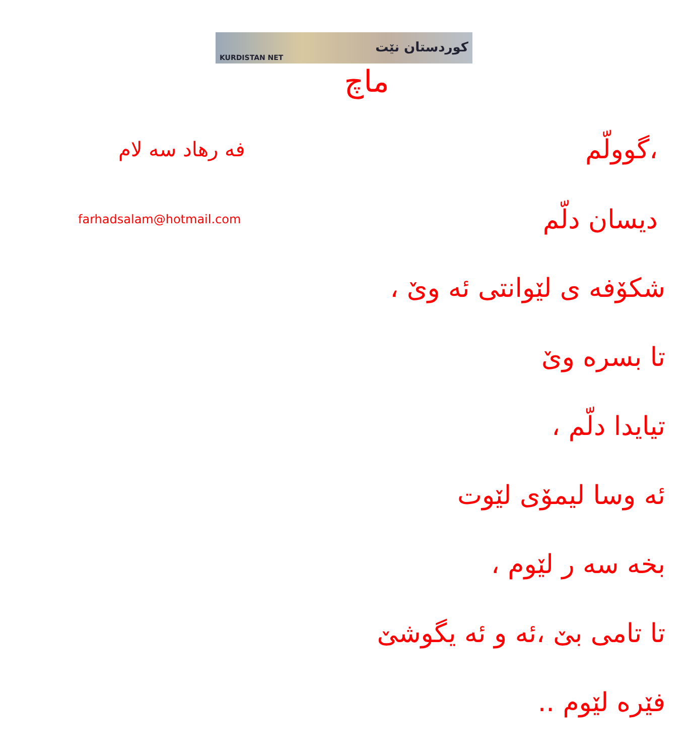KURDISTAN NET کوردستان نێت
ماچ
فه رهاد سه لام
گوولّم،
farhadsalam@hotmail.com
دیسان دلّم
شکۆفه ی لێوانتی ئه وێ ،
تا بسره وێ
تیایدا دلّم ،
ئه وسا لیمۆی لێوت
بخه سه ر لێوم ،
تا تامی بێ ،ئه و ئه یگوشێ
فێره لێوم ..